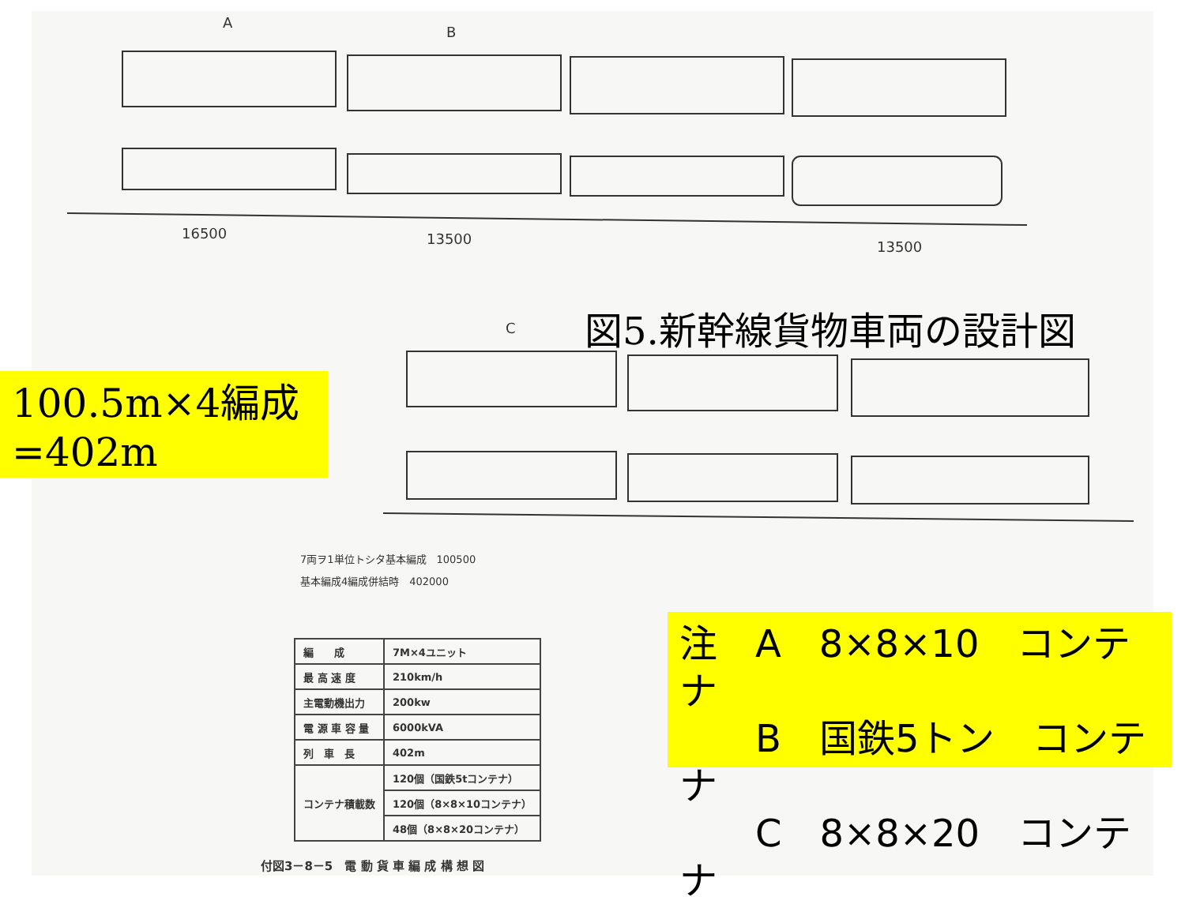A
B
C
16500 13500 13500
図5.新幹線貨物車両の設計図
100.5m×4編成
=402m
7両ヲ1単位トシタ基本編成　100500
基本編成4編成併結時　402000
| 編 成 | 7M×4ユニット |
| 最 高 速 度 | 210km/h |
| 主電動機出力 | 200kw |
| 電 源 車 容 量 | 6000kVA |
| 列 車 長 | 402m |
| コンテナ積載数 | 120個（国鉄5tコンテナ） |
| | 120個（8×8×10コンテナ） |
| | 48個（8×8×20コンテナ） |
付図3－8－5　電 動 貨 車 編 成 構 想 図
注　A　8×8×10　コンテナ
　　B　国鉄5トン　コンテナ
　　C　8×8×20　コンテナ